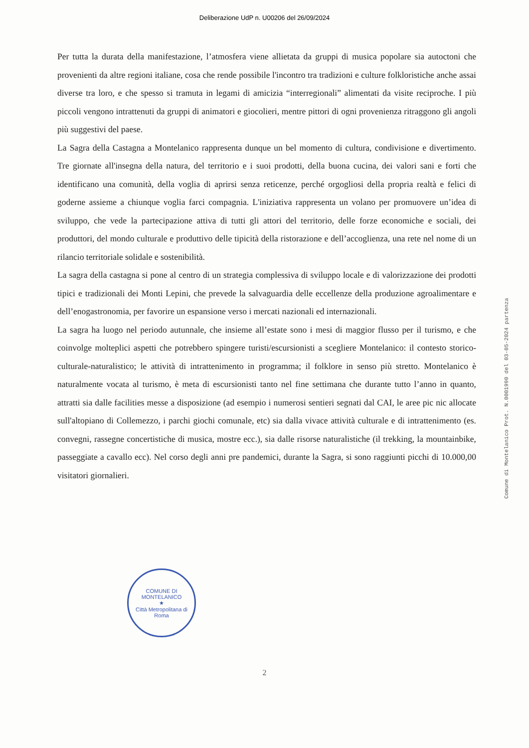Deliberazione UdP n. U00206 del 26/09/2024
Per tutta la durata della manifestazione, l’atmosfera viene allietata da gruppi di musica popolare sia autoctoni che provenienti da altre regioni italiane, cosa che rende possibile l'incontro tra tradizioni e culture folkloristiche anche assai diverse tra loro, e che spesso si tramuta in legami di amicizia “interregionali” alimentati da visite reciproche. I più piccoli vengono intrattenuti da gruppi di animatori e giocolieri, mentre pittori di ogni provenienza ritraggono gli angoli più suggestivi del paese.
La Sagra della Castagna a Montelanico rappresenta dunque un bel momento di cultura, condivisione e divertimento. Tre giornate all'insegna della natura, del territorio e i suoi prodotti, della buona cucina, dei valori sani e forti che identificano una comunità, della voglia di aprirsi senza reticenze, perché orgogliosi della propria realtà e felici di goderne assieme a chiunque voglia farci compagnia. L'iniziativa rappresenta un volano per promuovere un’idea di sviluppo, che vede la partecipazione attiva di tutti gli attori del territorio, delle forze economiche e sociali, dei produttori, del mondo culturale e produttivo delle tipicità della ristorazione e dell’accoglienza, una rete nel nome di un rilancio territoriale solidale e sostenibilità.
La sagra della castagna si pone al centro di un strategia complessiva di sviluppo locale e di valorizzazione dei prodotti tipici e tradizionali dei Monti Lepini, che prevede la salvaguardia delle eccellenze della produzione agroalimentare e dell’enogastronomia, per favorire un espansione verso i mercati nazionali ed internazionali.
La sagra ha luogo nel periodo autunnale, che insieme all’estate sono i mesi di maggior flusso per il turismo, e che coinvolge molteplici aspetti che potrebbero spingere turisti/escursionisti a scegliere Montelanico: il contesto storico-culturale-naturalistico; le attività di intrattenimento in programma; il folklore in senso più stretto. Montelanico è naturalmente vocata al turismo, è meta di escursionisti tanto nel fine settimana che durante tutto l’anno in quanto, attratti sia dalle facilities messe a disposizione (ad esempio i numerosi sentieri segnati dal CAI, le aree pic nic allocate sull'altopiano di Collemezzo, i parchi giochi comunale, etc) sia dalla vivace attività culturale e di intrattenimento (es. convegni, rassegne concertistiche di musica, mostre ecc.), sia dalle risorse naturalistiche (il trekking, la mountainbike, passeggiate a cavallo ecc). Nel corso degli anni pre pandemici, durante la Sagra, si sono raggiunti picchi di 10.000,00 visitatori giornalieri.
Comune di Montelanico Prot. N.0001990 del 03-05-2024 partenza
COMUNE DI MONTELANICO
★
Città Metropolitana di Roma
2